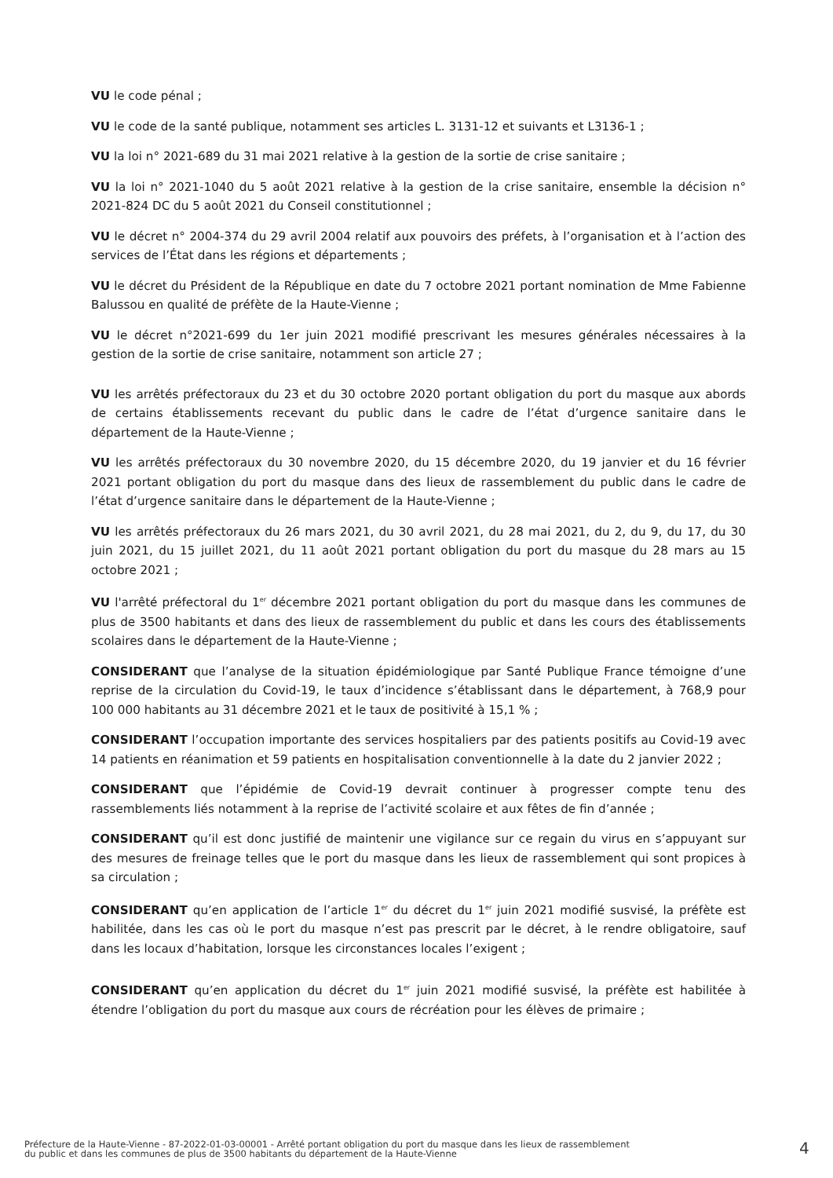VU le code pénal ;
VU le code de la santé publique, notamment ses articles L. 3131-12 et suivants et L3136-1 ;
VU la loi n° 2021-689 du 31 mai 2021 relative à la gestion de la sortie de crise sanitaire ;
VU la loi n° 2021-1040 du 5 août 2021 relative à la gestion de la crise sanitaire, ensemble la décision n° 2021-824 DC du 5 août 2021 du Conseil constitutionnel ;
VU le décret n° 2004-374 du 29 avril 2004 relatif aux pouvoirs des préfets, à l’organisation et à l’action des services de l’État dans les régions et départements ;
VU le décret du Président de la République en date du 7 octobre 2021 portant nomination de Mme Fabienne Balussou en qualité de préfète de la Haute-Vienne ;
VU le décret n°2021-699 du 1er juin 2021 modifié prescrivant les mesures générales nécessaires à la gestion de la sortie de crise sanitaire, notamment son article 27 ;
VU les arrêtés préfectoraux du 23 et du 30 octobre 2020 portant obligation du port du masque aux abords de certains établissements recevant du public dans le cadre de l’état d’urgence sanitaire dans le département de la Haute-Vienne ;
VU les arrêtés préfectoraux du 30 novembre 2020, du 15 décembre 2020, du 19 janvier et du 16 février 2021 portant obligation du port du masque dans des lieux de rassemblement du public dans le cadre de l’état d’urgence sanitaire dans le département de la Haute-Vienne ;
VU les arrêtés préfectoraux du 26 mars 2021, du 30 avril 2021, du 28 mai 2021, du 2, du 9, du 17, du 30 juin 2021, du 15 juillet 2021, du 11 août 2021 portant obligation du port du masque du 28 mars au 15 octobre 2021 ;
VU l'arrêté préfectoral du 1<sup>er</sup> décembre 2021 portant obligation du port du masque dans les communes de plus de 3500 habitants et dans des lieux de rassemblement du public et dans les cours des établissements scolaires dans le département de la Haute-Vienne ;
CONSIDERANT que l’analyse de la situation épidémiologique par Santé Publique France témoigne d’une reprise de la circulation du Covid-19, le taux d’incidence s’établissant dans le département, à 768,9 pour 100 000 habitants au 31 décembre 2021 et le taux de positivité à 15,1 % ;
CONSIDERANT l’occupation importante des services hospitaliers par des patients positifs au Covid-19 avec 14 patients en réanimation et 59 patients en hospitalisation conventionnelle à la date du 2 janvier 2022 ;
CONSIDERANT que l’épidémie de Covid-19 devrait continuer à progresser compte tenu des rassemblements liés notamment à la reprise de l’activité scolaire et aux fêtes de fin d’année ;
CONSIDERANT qu’il est donc justifié de maintenir une vigilance sur ce regain du virus en s’appuyant sur des mesures de freinage telles que le port du masque dans les lieux de rassemblement qui sont propices à sa circulation ;
CONSIDERANT qu’en application de l’article 1<sup>er</sup> du décret du 1<sup>er</sup> juin 2021 modifié susvisé, la préfète est habilitée, dans les cas où le port du masque n’est pas prescrit par le décret, à le rendre obligatoire, sauf dans les locaux d’habitation, lorsque les circonstances locales l’exigent ;
CONSIDERANT qu’en application du décret du 1<sup>er</sup> juin 2021 modifié susvisé, la préfète est habilitée à étendre l’obligation du port du masque aux cours de récréation pour les élèves de primaire ;
Préfecture de la Haute-Vienne - 87-2022-01-03-00001 - Arrêté portant obligation du port du masque dans les lieux de rassemblement
du public et dans les communes de plus de 3500 habitants du département de la Haute-Vienne
4